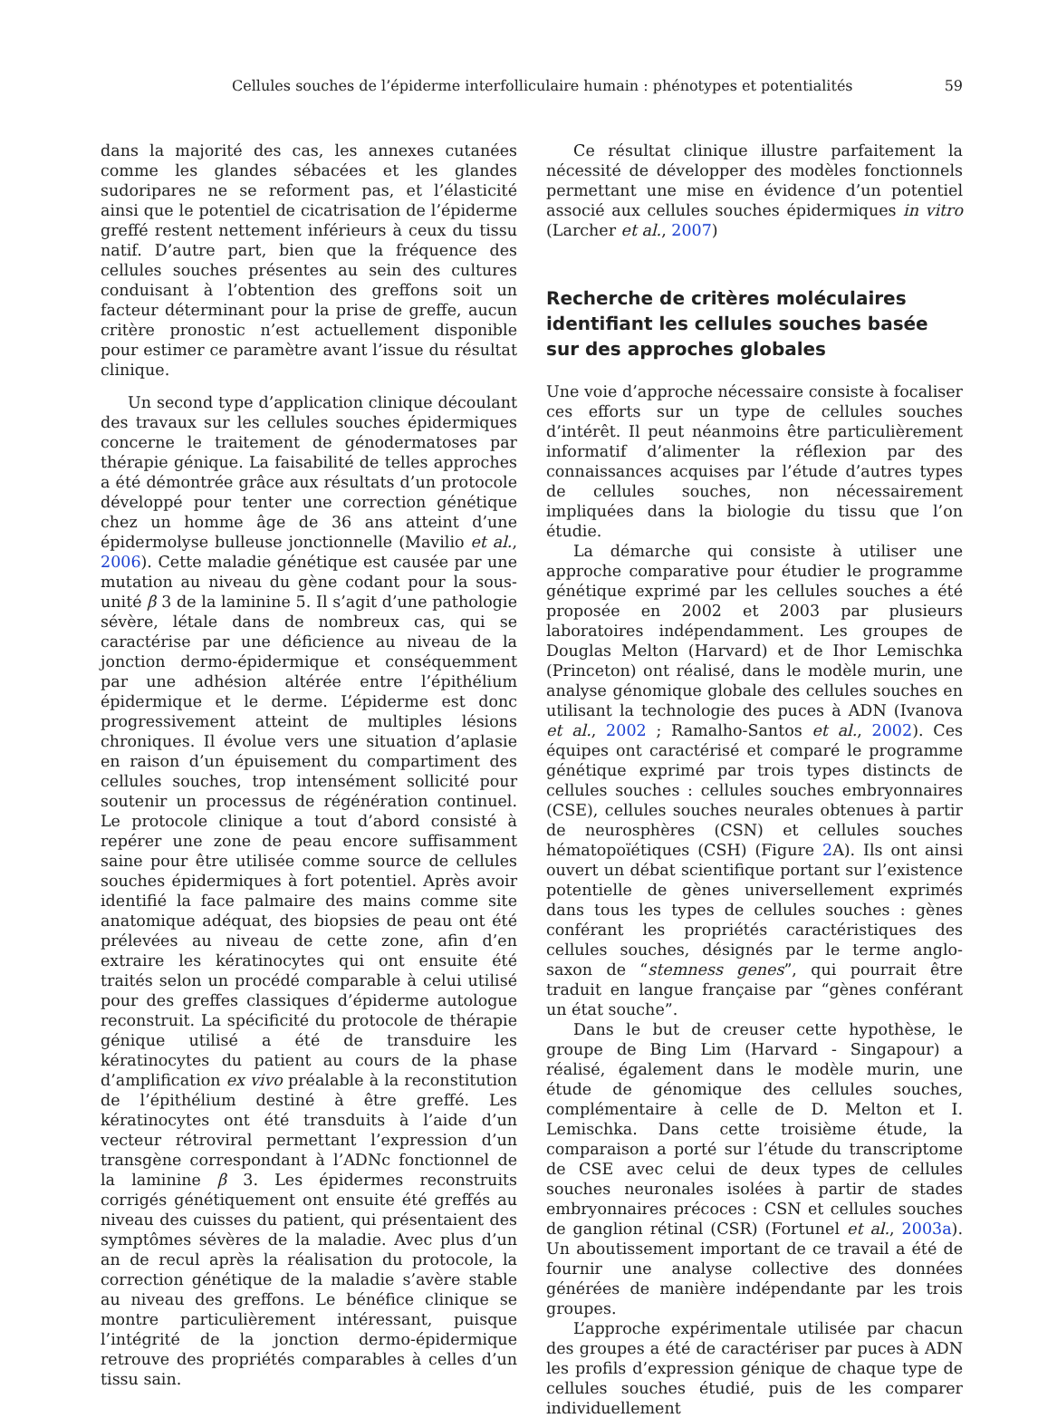Cellules souches de l’épiderme interfolliculaire humain : phénotypes et potentialités 59
dans la majorité des cas, les annexes cutanées comme les glandes sébacées et les glandes sudoripares ne se reforment pas, et l’élasticité ainsi que le potentiel de cicatrisation de l’épiderme greffé restent nettement inférieurs à ceux du tissu natif. D’autre part, bien que la fréquence des cellules souches présentes au sein des cultures conduisant à l’obtention des greffons soit un facteur déterminant pour la prise de greffe, aucun critère pronostic n’est actuellement disponible pour estimer ce paramètre avant l’issue du résultat clinique.
Un second type d’application clinique découlant des travaux sur les cellules souches épidermiques concerne le traitement de génodermatoses par thérapie génique. La faisabilité de telles approches a été démontrée grâce aux résultats d’un protocole développé pour tenter une correction génétique chez un homme âge de 36 ans atteint d’une épidermolyse bulleuse jonctionnelle (Mavilio et al., 2006). Cette maladie génétique est causée par une mutation au niveau du gène codant pour la sous-unité β 3 de la laminine 5. Il s’agit d’une pathologie sévère, létale dans de nombreux cas, qui se caractérise par une déficience au niveau de la jonction dermo-épidermique et conséquemment par une adhésion altérée entre l’épithélium épidermique et le derme. L’épiderme est donc progressivement atteint de multiples lésions chroniques. Il évolue vers une situation d’aplasie en raison d’un épuisement du compartiment des cellules souches, trop intensément sollicité pour soutenir un processus de régénération continuel. Le protocole clinique a tout d’abord consisté à repérer une zone de peau encore suffisamment saine pour être utilisée comme source de cellules souches épidermiques à fort potentiel. Après avoir identifié la face palmaire des mains comme site anatomique adéquat, des biopsies de peau ont été prélevées au niveau de cette zone, afin d’en extraire les kératinocytes qui ont ensuite été traités selon un procédé comparable à celui utilisé pour des greffes classiques d’épiderme autologue reconstruit. La spécificité du protocole de thérapie génique utilisé a été de transduire les kératinocytes du patient au cours de la phase d’amplification ex vivo préalable à la reconstitution de l’épithélium destiné à être greffé. Les kératinocytes ont été transduits à l’aide d’un vecteur rétroviral permettant l’expression d’un transgène correspondant à l’ADNc fonctionnel de la laminine β 3. Les épidermes reconstruits corrigés génétiquement ont ensuite été greffés au niveau des cuisses du patient, qui présentaient des symptômes sévères de la maladie. Avec plus d’un an de recul après la réalisation du protocole, la correction génétique de la maladie s’avère stable au niveau des greffons. Le bénéfice clinique se montre particulièrement intéressant, puisque l’intégrité de la jonction dermo-épidermique retrouve des propriétés comparables à celles d’un tissu sain.
Ce résultat clinique illustre parfaitement la nécessité de développer des modèles fonctionnels permettant une mise en évidence d’un potentiel associé aux cellules souches épidermiques in vitro (Larcher et al., 2007)
Recherche de critères moléculaires identifiant les cellules souches basée sur des approches globales
Une voie d’approche nécessaire consiste à focaliser ces efforts sur un type de cellules souches d’intérêt. Il peut néanmoins être particulièrement informatif d’alimenter la réflexion par des connaissances acquises par l’étude d’autres types de cellules souches, non nécessairement impliquées dans la biologie du tissu que l’on étudie.
La démarche qui consiste à utiliser une approche comparative pour étudier le programme génétique exprimé par les cellules souches a été proposée en 2002 et 2003 par plusieurs laboratoires indépendamment. Les groupes de Douglas Melton (Harvard) et de Ihor Lemischka (Princeton) ont réalisé, dans le modèle murin, une analyse génomique globale des cellules souches en utilisant la technologie des puces à ADN (Ivanova et al., 2002 ; Ramalho-Santos et al., 2002). Ces équipes ont caractérisé et comparé le programme génétique exprimé par trois types distincts de cellules souches : cellules souches embryonnaires (CSE), cellules souches neurales obtenues à partir de neurosphères (CSN) et cellules souches hématopoïétiques (CSH) (Figure 2 A). Ils ont ainsi ouvert un débat scientifique portant sur l’existence potentielle de gènes universellement exprimés dans tous les types de cellules souches : gènes conférant les propriétés caractéristiques des cellules souches, désignés par le terme anglo-saxon de “stemness genes”, qui pourrait être traduit en langue française par “gènes conférant un état souche”.
Dans le but de creuser cette hypothèse, le groupe de Bing Lim (Harvard - Singapour) a réalisé, également dans le modèle murin, une étude de génomique des cellules souches, complémentaire à celle de D. Melton et I. Lemischka. Dans cette troisième étude, la comparaison a porté sur l’étude du transcriptome de CSE avec celui de deux types de cellules souches neuronales isolées à partir de stades embryonnaires précoces : CSN et cellules souches de ganglion rétinal (CSR) (Fortunel et al., 2003a). Un aboutissement important de ce travail a été de fournir une analyse collective des données générées de manière indépendante par les trois groupes.
L’approche expérimentale utilisée par chacun des groupes a été de caractériser par puces à ADN les profils d’expression génique de chaque type de cellules souches étudié, puis de les comparer individuellement